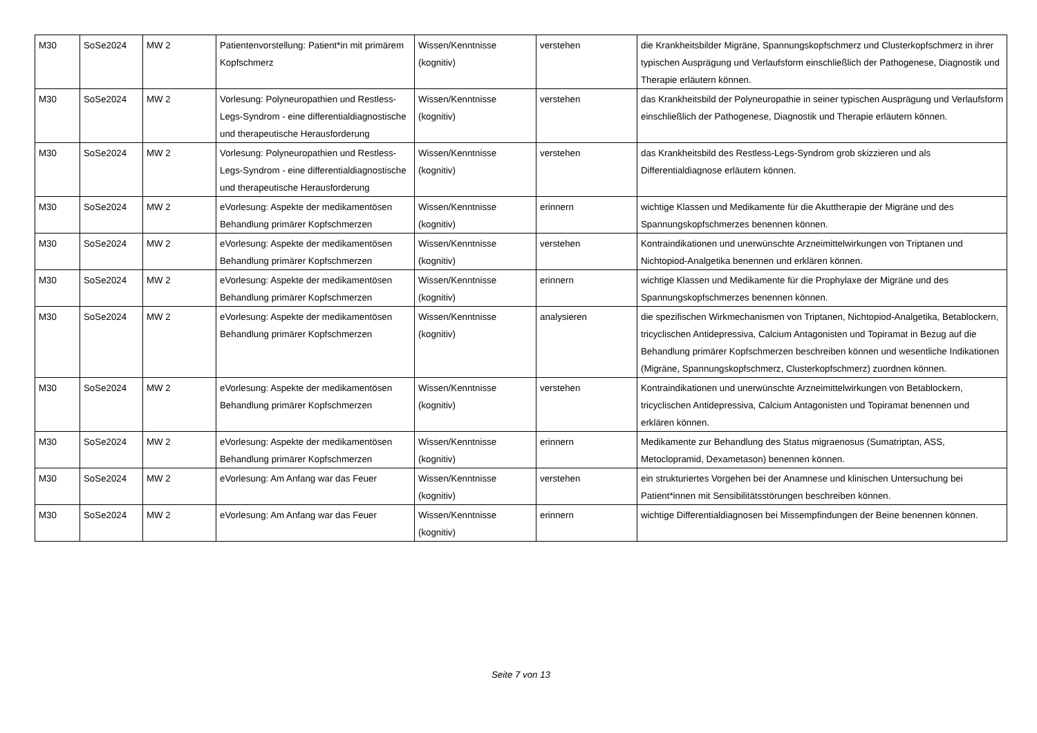| M30 | SoSe2024 | MW 2 | Patientenvorstellung: Patient*in mit primärem Kopfschmerz | Wissen/Kenntnisse (kognitiv) | verstehen | die Krankheitsbilder Migräne, Spannungskopfschmerz und Clusterkopfschmerz in ihrer typischen Ausprägung und Verlaufsform einschließlich der Pathogenese, Diagnostik und Therapie erläutern können. |
| M30 | SoSe2024 | MW 2 | Vorlesung: Polyneuropathien und Restless-Legs-Syndrom - eine differentialdiagnostische und therapeutische Herausforderung | Wissen/Kenntnisse (kognitiv) | verstehen | das Krankheitsbild der Polyneuropathie in seiner typischen Ausprägung und Verlaufsform einschließlich der Pathogenese, Diagnostik und Therapie erläutern können. |
| M30 | SoSe2024 | MW 2 | Vorlesung: Polyneuropathien und Restless-Legs-Syndrom - eine differentialdiagnostische und therapeutische Herausforderung | Wissen/Kenntnisse (kognitiv) | verstehen | das Krankheitsbild des Restless-Legs-Syndrom grob skizzieren und als Differentialdiagnose erläutern können. |
| M30 | SoSe2024 | MW 2 | eVorlesung: Aspekte der medikamentösen Behandlung primärer Kopfschmerzen | Wissen/Kenntnisse (kognitiv) | erinnern | wichtige Klassen und Medikamente für die Akuttherapie der Migräne und des Spannungskopfschmerzes benennen können. |
| M30 | SoSe2024 | MW 2 | eVorlesung: Aspekte der medikamentösen Behandlung primärer Kopfschmerzen | Wissen/Kenntnisse (kognitiv) | verstehen | Kontraindikationen und unerwünschte Arzneimittelwirkungen von Triptanen und Nichtopiod-Analgetika benennen und erklären können. |
| M30 | SoSe2024 | MW 2 | eVorlesung: Aspekte der medikamentösen Behandlung primärer Kopfschmerzen | Wissen/Kenntnisse (kognitiv) | erinnern | wichtige Klassen und Medikamente für die Prophylaxe der Migräne und des Spannungskopfschmerzes benennen können. |
| M30 | SoSe2024 | MW 2 | eVorlesung: Aspekte der medikamentösen Behandlung primärer Kopfschmerzen | Wissen/Kenntnisse (kognitiv) | analysieren | die spezifischen Wirkmechanismen von Triptanen, Nichtopiod-Analgetika, Betablockern, tricyclischen Antidepressiva, Calcium Antagonisten und Topiramat in Bezug auf die Behandlung primärer Kopfschmerzen beschreiben können und wesentliche Indikationen (Migräne, Spannungskopfschmerz, Clusterkopfschmerz) zuordnen können. |
| M30 | SoSe2024 | MW 2 | eVorlesung: Aspekte der medikamentösen Behandlung primärer Kopfschmerzen | Wissen/Kenntnisse (kognitiv) | verstehen | Kontraindikationen und unerwünschte Arzneimittelwirkungen von Betablockern, tricyclischen Antidepressiva, Calcium Antagonisten und Topiramat benennen und erklären können. |
| M30 | SoSe2024 | MW 2 | eVorlesung: Aspekte der medikamentösen Behandlung primärer Kopfschmerzen | Wissen/Kenntnisse (kognitiv) | erinnern | Medikamente zur Behandlung des Status migraenosus (Sumatriptan, ASS, Metoclopramid, Dexametason) benennen können. |
| M30 | SoSe2024 | MW 2 | eVorlesung: Am Anfang war das Feuer | Wissen/Kenntnisse (kognitiv) | verstehen | ein strukturiertes Vorgehen bei der Anamnese und klinischen Untersuchung bei Patient*innen mit Sensibilitätsstörungen beschreiben können. |
| M30 | SoSe2024 | MW 2 | eVorlesung: Am Anfang war das Feuer | Wissen/Kenntnisse (kognitiv) | erinnern | wichtige Differentialdiagnosen bei Missempfindungen der Beine benennen können. |
Seite 7 von 13